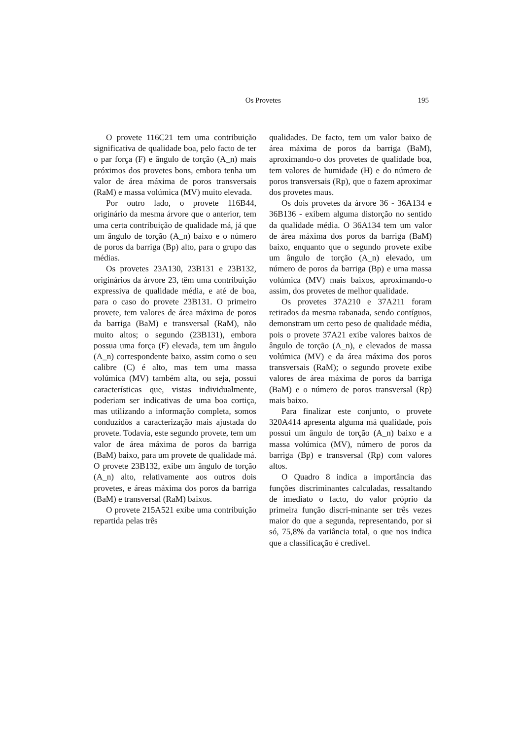Os Provetes 195
O provete 116C21 tem uma contribuição significativa de qualidade boa, pelo facto de ter o par força (F) e ângulo de torção (A_n) mais próximos dos provetes bons, embora tenha um valor de área máxima de poros transversais (RaM) e massa volúmica (MV) muito elevada.
Por outro lado, o provete 116B44, originário da mesma árvore que o anterior, tem uma certa contribuição de qualidade má, já que um ângulo de torção (A_n) baixo e o número de poros da barriga (Bp) alto, para o grupo das médias.
Os provetes 23A130, 23B131 e 23B132, originários da árvore 23, têm uma contribuição expressiva de qualidade média, e até de boa, para o caso do provete 23B131. O primeiro provete, tem valores de área máxima de poros da barriga (BaM) e transversal (RaM), não muito altos; o segundo (23B131), embora possua uma força (F) elevada, tem um ângulo (A_n) correspondente baixo, assim como o seu calibre (C) é alto, mas tem uma massa volúmica (MV) também alta, ou seja, possui características que, vistas individualmente, poderiam ser indicativas de uma boa cortiça, mas utilizando a informação completa, somos conduzidos a caracterização mais ajustada do provete. Todavia, este segundo provete, tem um valor de área máxima de poros da barriga (BaM) baixo, para um provete de qualidade má. O provete 23B132, exibe um ângulo de torção (A_n) alto, relativamente aos outros dois provetes, e áreas máxima dos poros da barriga (BaM) e transversal (RaM) baixos.
O provete 215A521 exibe uma contribuição repartida pelas três
qualidades. De facto, tem um valor baixo de área máxima de poros da barriga (BaM), aproximando-o dos provetes de qualidade boa, tem valores de humidade (H) e do número de poros transversais (Rp), que o fazem aproximar dos provetes maus.
Os dois provetes da árvore 36 - 36A134 e 36B136 - exibem alguma distorção no sentido da qualidade média. O 36A134 tem um valor de área máxima dos poros da barriga (BaM) baixo, enquanto que o segundo provete exibe um ângulo de torção (A_n) elevado, um número de poros da barriga (Bp) e uma massa volúmica (MV) mais baixos, aproximando-o assim, dos provetes de melhor qualidade.
Os provetes 37A210 e 37A211 foram retirados da mesma rabanada, sendo contíguos, demonstram um certo peso de qualidade média, pois o provete 37A21 exibe valores baixos de ângulo de torção (A_n), e elevados de massa volúmica (MV) e da área máxima dos poros transversais (RaM); o segundo provete exibe valores de área máxima de poros da barriga (BaM) e o número de poros transversal (Rp) mais baixo.
Para finalizar este conjunto, o provete 320A414 apresenta alguma má qualidade, pois possui um ângulo de torção (A_n) baixo e a massa volúmica (MV), número de poros da barriga (Bp) e transversal (Rp) com valores altos.
O Quadro 8 indica a importância das funções discriminantes calculadas, ressaltando de imediato o facto, do valor próprio da primeira função discri-minante ser três vezes maior do que a segunda, representando, por si só, 75,8% da variância total, o que nos indica que a classificação é credível.